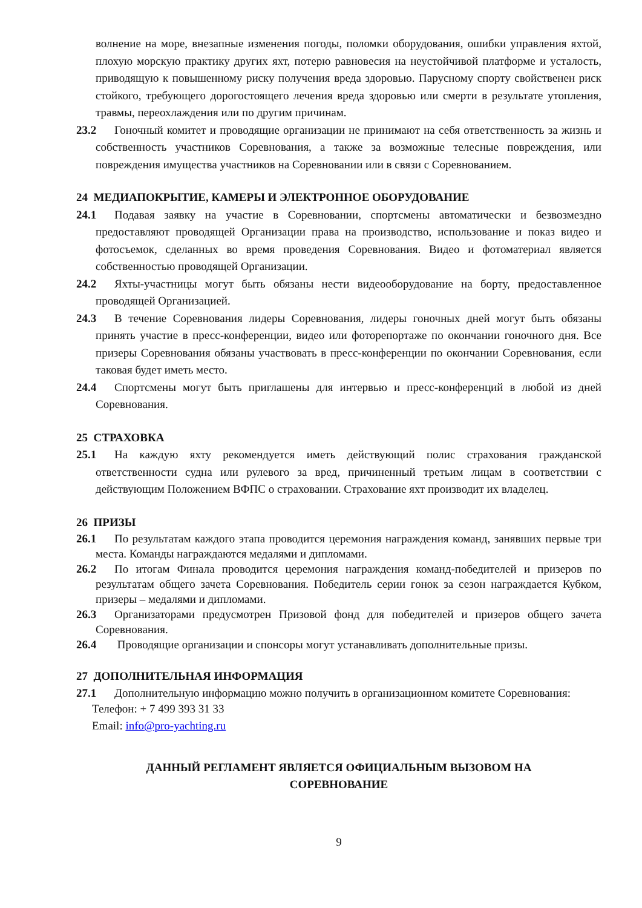волнение на море, внезапные изменения погоды, поломки оборудования, ошибки управления яхтой, плохую морскую практику других яхт, потерю равновесия на неустойчивой платформе и усталость, приводящую к повышенному риску получения вреда здоровью. Парусному спорту свойственен риск стойкого, требующего дорогостоящего лечения вреда здоровью или смерти в результате утопления, травмы, переохлаждения или по другим причинам.
23.2 Гоночный комитет и проводящие организации не принимают на себя ответственность за жизнь и собственность участников Соревнования, а также за возможные телесные повреждения, или повреждения имущества участников на Соревновании или в связи с Соревнованием.
24 МЕДИАПОКРЫТИЕ, КАМЕРЫ И ЭЛЕКТРОННОЕ ОБОРУДОВАНИЕ
24.1 Подавая заявку на участие в Соревновании, спортсмены автоматически и безвозмездно предоставляют проводящей Организации права на производство, использование и показ видео и фотосъемок, сделанных во время проведения Соревнования. Видео и фотоматериал является собственностью проводящей Организации.
24.2 Яхты-участницы могут быть обязаны нести видеооборудование на борту, предоставленное проводящей Организацией.
24.3 В течение Соревнования лидеры Соревнования, лидеры гоночных дней могут быть обязаны принять участие в пресс-конференции, видео или фоторепортаже по окончании гоночного дня. Все призеры Соревнования обязаны участвовать в пресс-конференции по окончании Соревнования, если таковая будет иметь место.
24.4 Спортсмены могут быть приглашены для интервью и пресс-конференций в любой из дней Соревнования.
25 СТРАХОВКА
25.1 На каждую яхту рекомендуется иметь действующий полис страхования гражданской ответственности судна или рулевого за вред, причиненный третьим лицам в соответствии с действующим Положением ВФПС о страховании. Страхование яхт производит их владелец.
26 ПРИЗЫ
26.1 По результатам каждого этапа проводится церемония награждения команд, занявших первые три места. Команды награждаются медалями и дипломами.
26.2 По итогам Финала проводится церемония награждения команд-победителей и призеров по результатам общего зачета Соревнования. Победитель серии гонок за сезон награждается Кубком, призеры – медалями и дипломами.
26.3 Организаторами предусмотрен Призовой фонд для победителей и призеров общего зачета Соревнования.
26.4 Проводящие организации и спонсоры могут устанавливать дополнительные призы.
27 ДОПОЛНИТЕЛЬНАЯ ИНФОРМАЦИЯ
27.1 Дополнительную информацию можно получить в организационном комитете Соревнования:
Телефон: + 7 499 393 31 33
Email: info@pro-yachting.ru
ДАННЫЙ РЕГЛАМЕНТ ЯВЛЯЕТСЯ ОФИЦИАЛЬНЫМ ВЫЗОВОМ НА
СОРЕВНОВАНИЕ
9